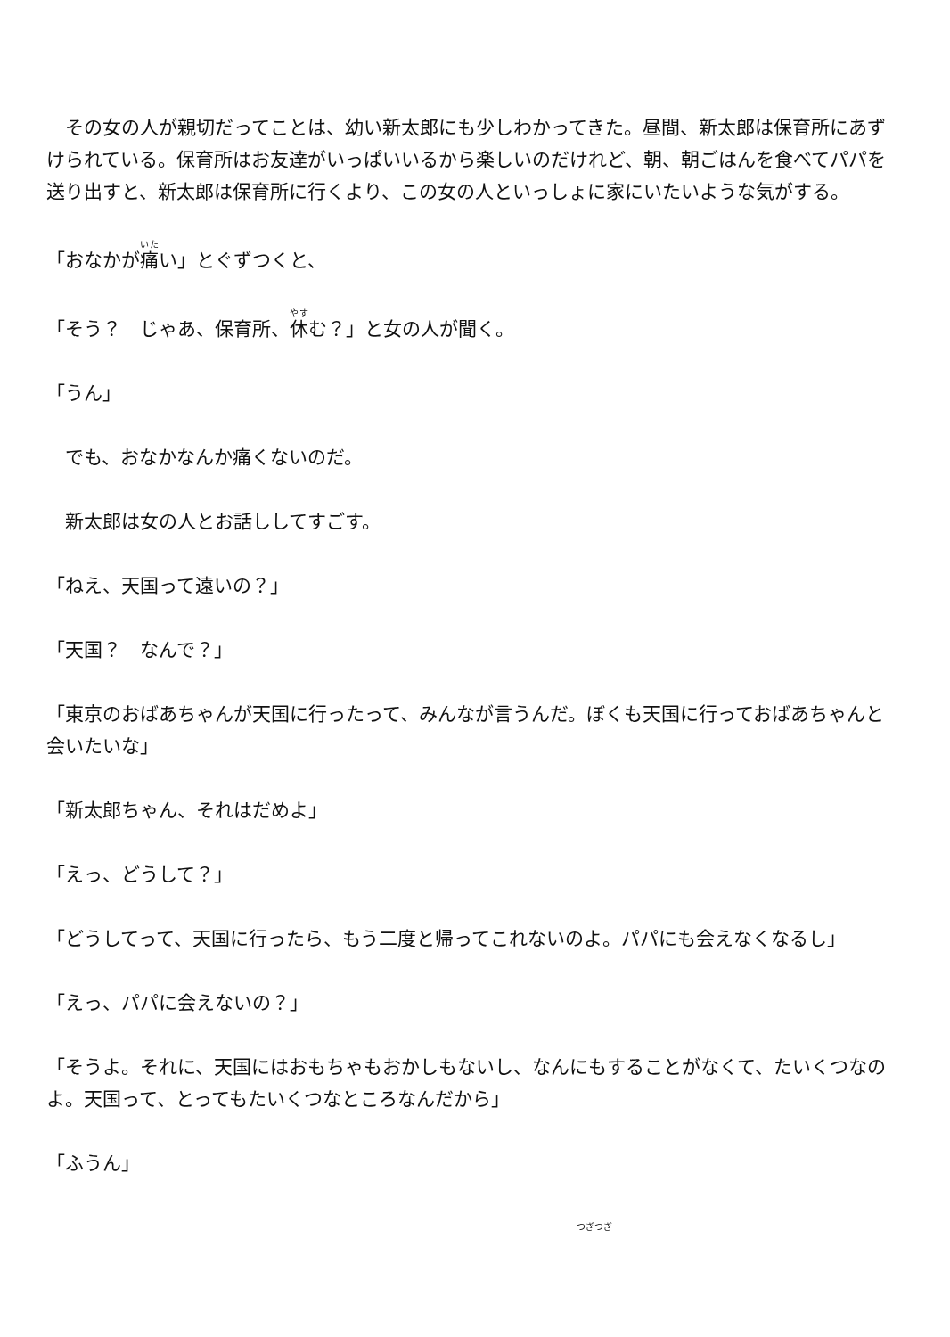その女の人が親切だってことは、幼い新太郎にも少しわかってきた。昼間、新太郎は保育所にあずけられている。保育所はお友達がいっぱいいるから楽しいのだけれど、朝、朝ごはんを食べてパパを送り出すと、新太郎は保育所に行くより、この女の人といっしょに家にいたいような気がする。
「おなかが痛い」とぐずつくと、
「そう？　じゃあ、保育所、休む？」と女の人が聞く。
「うん」
　でも、おなかなんか痛くないのだ。
　新太郎は女の人とお話ししてすごす。
「ねえ、天国って遠いの？」
「天国？　なんで？」
「東京のおばあちゃんが天国に行ったって、みんなが言うんだ。ぼくも天国に行っておばあちゃんと会いたいな」
「新太郎ちゃん、それはだめよ」
「えっ、どうして？」
「どうしてって、天国に行ったら、もう二度と帰ってこれないのよ。パパにも会えなくなるし」
「えっ、パパに会えないの？」
「そうよ。それに、天国にはおもちゃもおかしもないし、なんにもすることがなくて、たいくつなのよ。天国って、とってもたいくつなところなんだから」
「ふうん」
つぎつぎ